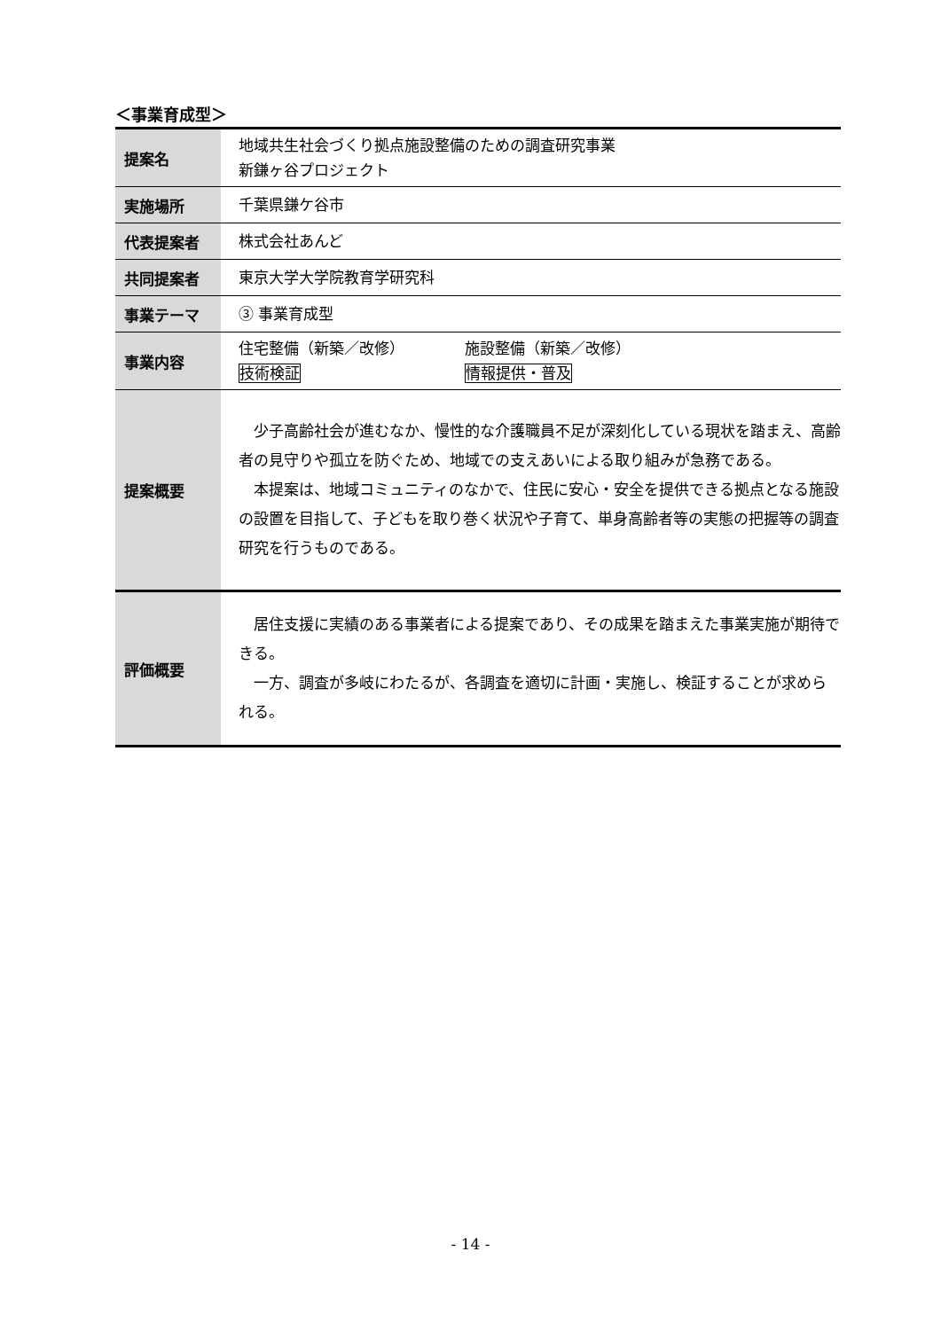＜事業育成型＞
| 提案名 | 地域共生社会づくり拠点施設整備のための調査研究事業 新鎌ヶ谷プロジェクト |
| 実施場所 | 千葉県鎌ケ谷市 |
| 代表提案者 | 株式会社あんど |
| 共同提案者 | 東京大学大学院教育学研究科 |
| 事業テーマ | ③ 事業育成型 |
| 事業内容 | 住宅整備（新築／改修） 施設整備（新築／改修） 技術検証 情報提供・普及 |
| 提案概要 | 少子高齢社会が進むなか、慢性的な介護職員不足が深刻化している現状を踏まえ、高齢者の見守りや孤立を防ぐため、地域での支えあいによる取り組みが急務である。 本提案は、地域コミュニティのなかで、住民に安心・安全を提供できる拠点となる施設の設置を目指して、子どもを取り巻く状況や子育て、単身高齢者等の実態の把握等の調査研究を行うものである。 |
| 評価概要 | 居住支援に実績のある事業者による提案であり、その成果を踏まえた事業実施が期待できる。 一方、調査が多岐にわたるが、各調査を適切に計画・実施し、検証することが求められる。 |
- 14 -